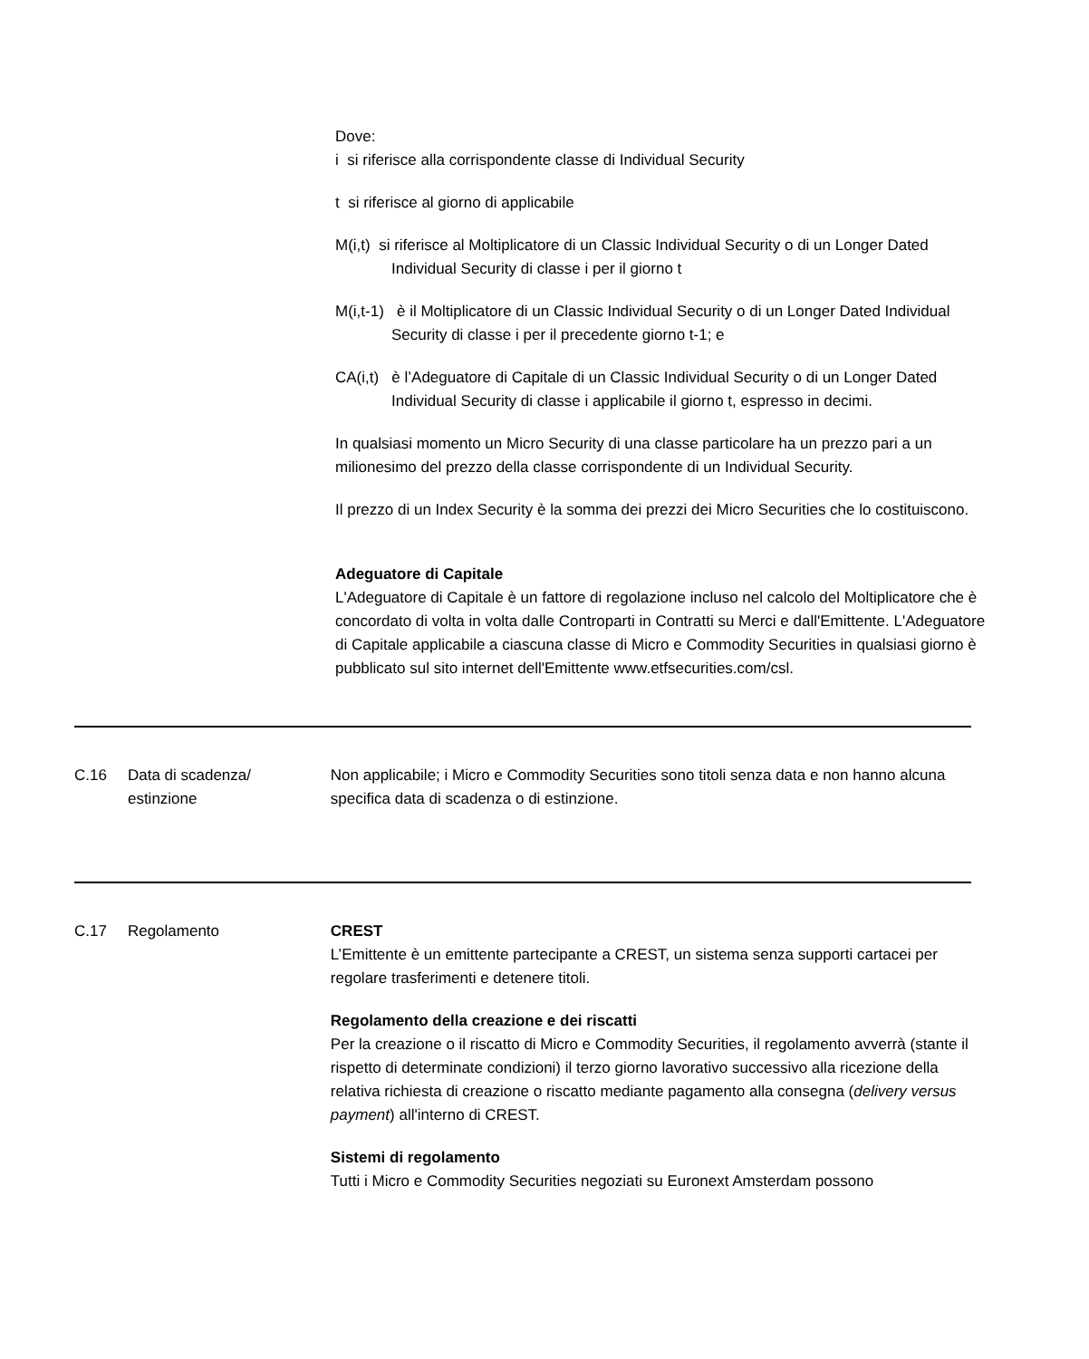Dove:
i si riferisce alla corrispondente classe di Individual Security
t si riferisce al giorno di applicabile
M(i,t) si riferisce al Moltiplicatore di un Classic Individual Security o di un Longer Dated Individual Security di classe i per il giorno t
M(i,t-1) è il Moltiplicatore di un Classic Individual Security o di un Longer Dated Individual Security di classe i per il precedente giorno t-1; e
CA(i,t) è l’Adeguatore di Capitale di un Classic Individual Security o di un Longer Dated Individual Security di classe i applicabile il giorno t, espresso in decimi.
In qualsiasi momento un Micro Security di una classe particolare ha un prezzo pari a un milionesimo del prezzo della classe corrispondente di un Individual Security.
Il prezzo di un Index Security è la somma dei prezzi dei Micro Securities che lo costituiscono.
Adeguatore di Capitale
L'Adeguatore di Capitale è un fattore di regolazione incluso nel calcolo del Moltiplicatore che è concordato di volta in volta dalle Controparti in Contratti su Merci e dall'Emittente. L'Adeguatore di Capitale applicabile a ciascuna classe di Micro e Commodity Securities in qualsiasi giorno è pubblicato sul sito internet dell'Emittente www.etfsecurities.com/csl.
C.16 Data di scadenza/
estinzione
Non applicabile; i Micro e Commodity Securities sono titoli senza data e non hanno alcuna specifica data di scadenza o di estinzione.
C.17 Regolamento CREST
L’Emittente è un emittente partecipante a CREST, un sistema senza supporti cartacei per regolare trasferimenti e detenere titoli.
Regolamento della creazione e dei riscatti
Per la creazione o il riscatto di Micro e Commodity Securities, il regolamento avverrà (stante il rispetto di determinate condizioni) il terzo giorno lavorativo successivo alla ricezione della relativa richiesta di creazione o riscatto mediante pagamento alla consegna (delivery versus payment) all'interno di CREST.
Sistemi di regolamento
Tutti i Micro e Commodity Securities negoziati su Euronext Amsterdam possono